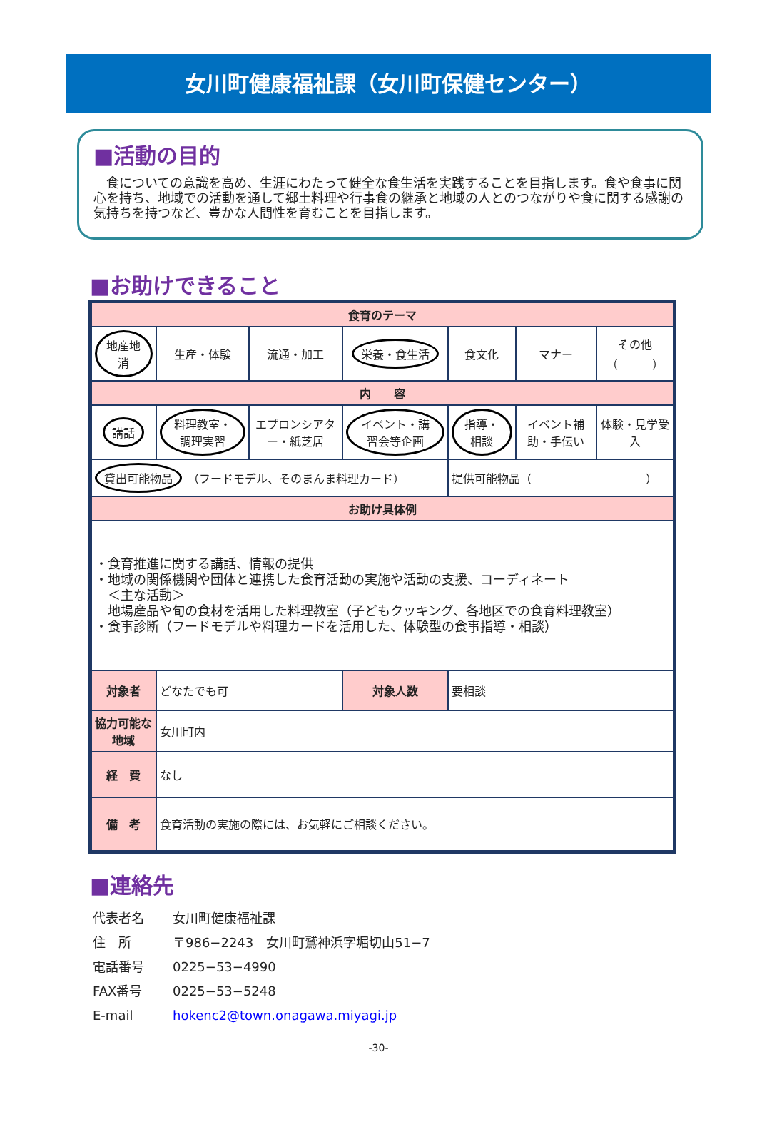女川町健康福祉課（女川町保健センター）
■活動の目的
　食についての意識を高め、生涯にわたって健全な食生活を実践することを目指します。食や食事に関心を持ち、地域での活動を通して郷土料理や行事食の継承と地域の人とのつながりや食に関する感謝の気持ちを持つなど、豊かな人間性を育むことを目指します。
■お助けできること
| 食育のテーマ | | | | | | |
| --- | --- | --- | --- | --- | --- | --- |
| 地産地消 | 生産・体験 | 流通・加工 | 栄養・食生活 | 食文化 | マナー | その他 （ ） |
| 内 容 | | | | | | |
| 講話 | 料理教室・調理実習 | エプロンシアター・紙芝居 | イベント・講習会等企画 | 指導・相談 | イベント補助・手伝い | 体験・見学受入 |
| 貸出可能物品 （フードモデル、そのまんま料理カード） | | | | 提供可能物品（ ） | | |
| お助け具体例 | | | | | | |
| ・食育推進に関する講話、情報の提供 ・地域の関係機関や団体と連携した食育活動の実施や活動の支援、コーディネート ＜主な活動＞ 地場産品や旬の食材を活用した料理教室（子どもクッキング、各地区での食育料理教室） ・食事診断（フードモデルや料理カードを活用した、体験型の食事指導・相談） | | | | | | |
| 対象者 | どなたでも可 | | 対象人数 | 要相談 | | |
| 協力可能な地域 | 女川町内 | | | | | |
| 経 費 | なし | | | | | |
| 備 考 | 食育活動の実施の際には、お気軽にご相談ください。 | | | | | |
■連絡先
代表者名 女川町健康福祉課
住　所 〒986−2243　女川町鷲神浜字堀切山51−7
電話番号 0225−53−4990
FAX番号 0225−53−5248
E-mail hokenc2@town.onagawa.miyagi.jp
-30-